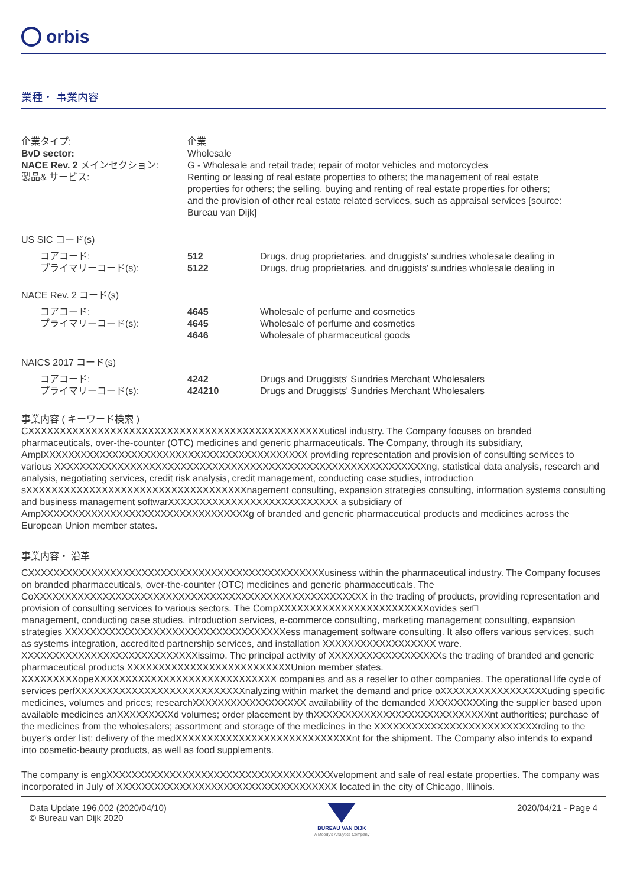orbis
業種・ 事業内容
| 企業タイプ: | 企業 |
| BvD sector: | Wholesale |
| NACE Rev. 2 メインセクション: | G - Wholesale and retail trade; repair of motor vehicles and motorcycles |
| 製品& サービス: | Renting or leasing of real estate properties to others; the management of real estate properties for others; the selling, buying and renting of real estate properties for others; and the provision of other real estate related services, such as appraisal services [source: Bureau van Dijk] |
US SIC コード(s)
| コアコード: プライマリーコード(s): | 512 5122 | Drugs, drug proprietaries, and druggists' sundries wholesale dealing in Drugs, drug proprietaries, and druggists' sundries wholesale dealing in |
NACE Rev. 2 コード(s)
| コアコード: プライマリーコード(s): | 4645 4645 4646 | Wholesale of perfume and cosmetics Wholesale of perfume and cosmetics Wholesale of pharmaceutical goods |
NAICS 2017 コード(s)
| コアコード: プライマリーコード(s): | 4242 424210 | Drugs and Druggists' Sundries Merchant Wholesalers Drugs and Druggists' Sundries Merchant Wholesalers |
事業内容 ( キーワード検索 )
CXXXXXXXXXXXXXXXXXXXXXXXXXXXXXXXXXXXXXXXXXXXXXXXutical industry. The Company focuses on branded pharmaceuticals, over-the-counter (OTC) medicines and generic pharmaceuticals. The Company, through its subsidiary, AmplXXXXXXXXXXXXXXXXXXXXXXXXXXXXXXXXXXXXXXXXXX providing representation and provision of consulting services to various XXXXXXXXXXXXXXXXXXXXXXXXXXXXXXXXXXXXXXXXXXXXXXXXXXXXXXXXXXXng, statistical data analysis, research and analysis, negotiating services, credit risk analysis, credit management, conducting case studies, introduction sXXXXXXXXXXXXXXXXXXXXXXXXXXXXXXXXXXXnagement consulting, expansion strategies consulting, information systems consulting and business management softwarXXXXXXXXXXXXXXXXXXXXXXXXXXX a subsidiary of AmpXXXXXXXXXXXXXXXXXXXXXXXXXXXXXXXXXg of branded and generic pharmaceutical products and medicines across the European Union member states.
事業内容・ 沿革
CXXXXXXXXXXXXXXXXXXXXXXXXXXXXXXXXXXXXXXXXXXXXXXXusiness within the pharmaceutical industry. The Company focuses on branded pharmaceuticals, over-the-counter (OTC) medicines and generic pharmaceuticals. The CoXXXXXXXXXXXXXXXXXXXXXXXXXXXXXXXXXXXXXXXXXXXXXXXXXXXXX in the trading of products, providing representation and provision of consulting services to various sectors. The CompXXXXXXXXXXXXXXXXXXXXXXXXovides ser□
management, conducting case studies, introduction services, e-commerce consulting, marketing management consulting, expansion strategies XXXXXXXXXXXXXXXXXXXXXXXXXXXXXXXXXXXess management software consulting. It also offers various services, such as systems integration, accredited partnership services, and installation XXXXXXXXXXXXXXXXXX ware. XXXXXXXXXXXXXXXXXXXXXXXXXXXXissimo. The principal activity of XXXXXXXXXXXXXXXXXXs the trading of branded and generic pharmaceutical products XXXXXXXXXXXXXXXXXXXXXXXXXXUnion member states. XXXXXXXXXopeXXXXXXXXXXXXXXXXXXXXXXXXXXXXX companies and as a reseller to other companies. The operational life cycle of services perfXXXXXXXXXXXXXXXXXXXXXXXXXXXnalyzing within market the demand and price oXXXXXXXXXXXXXXXXXuding specific medicines, volumes and prices; researchXXXXXXXXXXXXXXXXXX availability of the demanded XXXXXXXXXing the supplier based upon available medicines anXXXXXXXXXd volumes; order placement by thXXXXXXXXXXXXXXXXXXXXXXXXXXXXnt authorities; purchase of the medicines from the wholesalers; assortment and storage of the medicines in the XXXXXXXXXXXXXXXXXXXXXXXXXXrding to the buyer's order list; delivery of the medXXXXXXXXXXXXXXXXXXXXXXXXXXXXnt for the shipment. The Company also intends to expand into cosmetic-beauty products, as well as food supplements.
The company is engXXXXXXXXXXXXXXXXXXXXXXXXXXXXXXXXXXXXvelopment and sale of real estate properties. The company was incorporated in July of XXXXXXXXXXXXXXXXXXXXXXXXXXXXXXXXXXX located in the city of Chicago, Illinois.
Data Update 196,002 (2020/04/10)
© Bureau van Dijk 2020
BUREAU VAN DIJK
A Moody's Analytics Company
2020/04/21 - Page 4